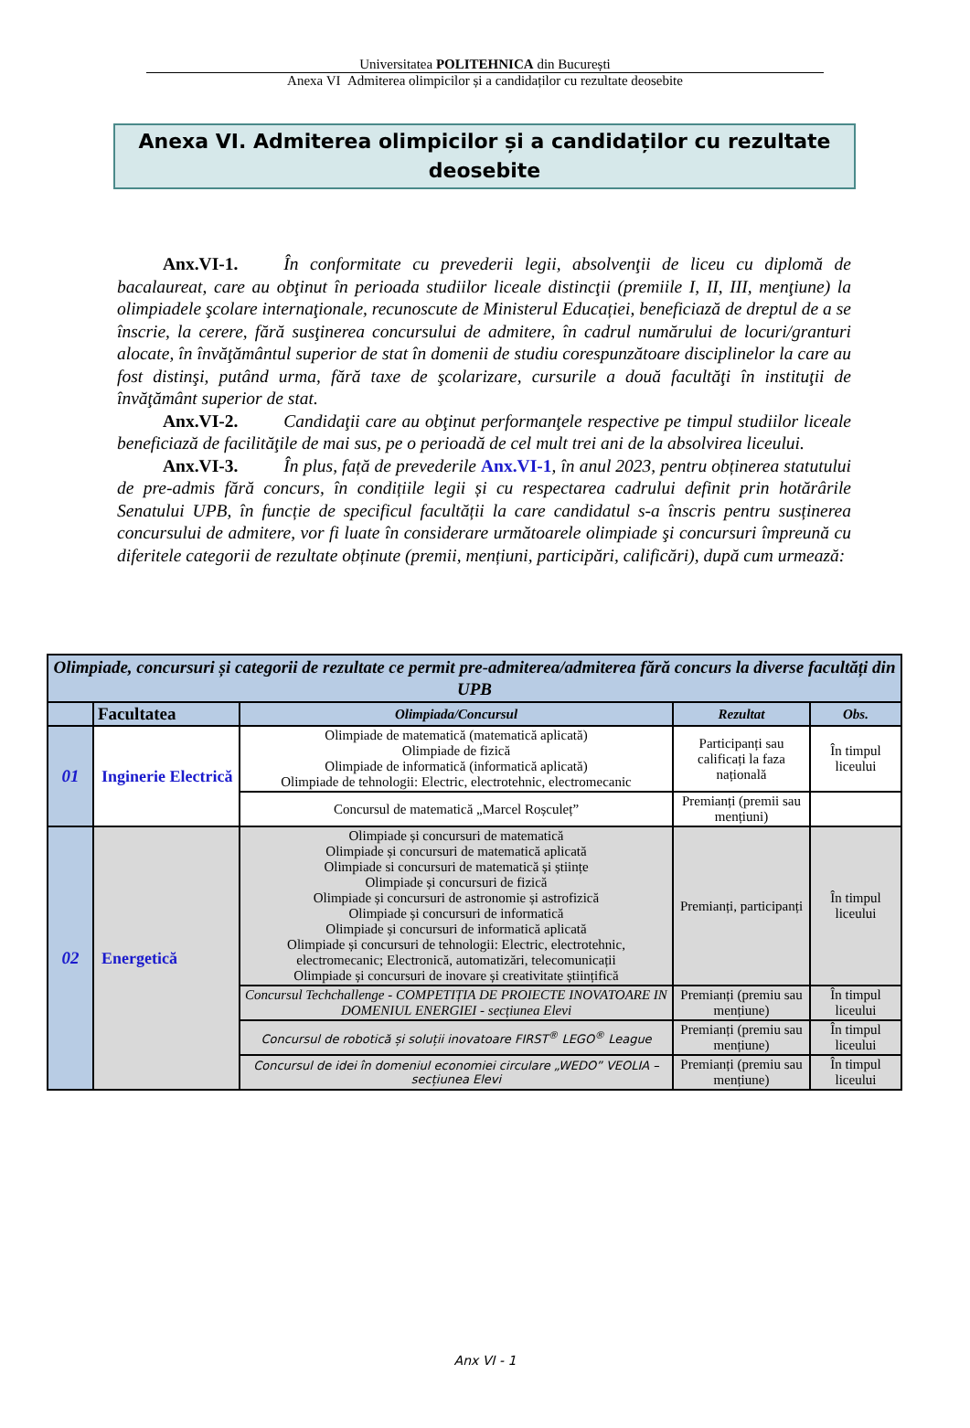Universitatea POLITEHNICA din București
Anexa VI Admiterea olimpicilor și a candidaților cu rezultate deosebite
Anexa VI. Admiterea olimpicilor și a candidaților cu rezultate deosebite
Anx.VI-1. În conformitate cu prevederii legii, absolvenţii de liceu cu diplomă de bacalaureat, care au obţinut în perioada studiilor liceale distincţii (premiile I, II, III, menţiune) la olimpiadele şcolare internaţionale, recunoscute de Ministerul Educației, beneficiază de dreptul de a se înscrie, la cerere, fără susţinerea concursului de admitere, în cadrul numărului de locuri/granturi alocate, în învăţământul superior de stat în domenii de studiu corespunzătoare disciplinelor la care au fost distinşi, putând urma, fără taxe de şcolarizare, cursurile a două facultăţi în instituţii de învăţământ superior de stat.
Anx.VI-2. Candidaţii care au obţinut performanţele respective pe timpul studiilor liceale beneficiază de facilităţile de mai sus, pe o perioadă de cel mult trei ani de la absolvirea liceului.
Anx.VI-3. În plus, față de prevederile Anx.VI-1, în anul 2023, pentru obținerea statutului de pre-admis fără concurs, în condițiile legii și cu respectarea cadrului definit prin hotărârile Senatului UPB, în funcție de specificul facultății la care candidatul s-a înscris pentru susținerea concursului de admitere, vor fi luate în considerare următoarele olimpiade şi concursuri împreună cu diferitele categorii de rezultate obținute (premii, mențiuni, participări, calificări), după cum urmează:
| Olimpiade, concursuri și categorii de rezultate ce permit pre-admiterea/admiterea fără concurs la diverse facultăți din UPB | | | | |
| | Facultatea | Olimpiada/Concursul | Rezultat | Obs. |
| 01 | Inginerie Electrică | Olimpiade de matematică (matematică aplicată) Olimpiade de fizică Olimpiade de informatică (informatică aplicată) Olimpiade de tehnologii: Electric, electrotehnic, electromecanic | Participanți sau calificați la faza națională | În timpul liceului |
| | | Concursul de matematică „Marcel Roșculeț” | Premianți (premii sau mențiuni) | |
| 02 | Energetică | Olimpiade și concursuri de matematică Olimpiade și concursuri de matematică aplicată Olimpiade si concursuri de matematică și științe Olimpiade și concursuri de fizică Olimpiade și concursuri de astronomie și astrofizică Olimpiade și concursuri de informatică Olimpiade și concursuri de informatică aplicată Olimpiade și concursuri de tehnologii: Electric, electrotehnic, electromecanic; Electronică, automatizări, telecomunicații Olimpiade și concursuri de inovare și creativitate științifică | Premianți, participanți | În timpul liceului |
| | | Concursul Techchallenge - COMPETIȚIA DE PROIECTE INOVATOARE IN DOMENIUL ENERGIEI - secțiunea Elevi | Premianți (premiu sau mențiune) | În timpul liceului |
| | | Concursul de robotică și soluții inovatoare FIRST<sup>®</sup> LEGO<sup>®</sup> League | Premianți (premiu sau mențiune) | În timpul liceului |
| | | Concursul de idei în domeniul economiei circulare „WEDO” VEOLIA – secțiunea Elevi | Premianți (premiu sau mențiune) | În timpul liceului |
Anx VI - 1